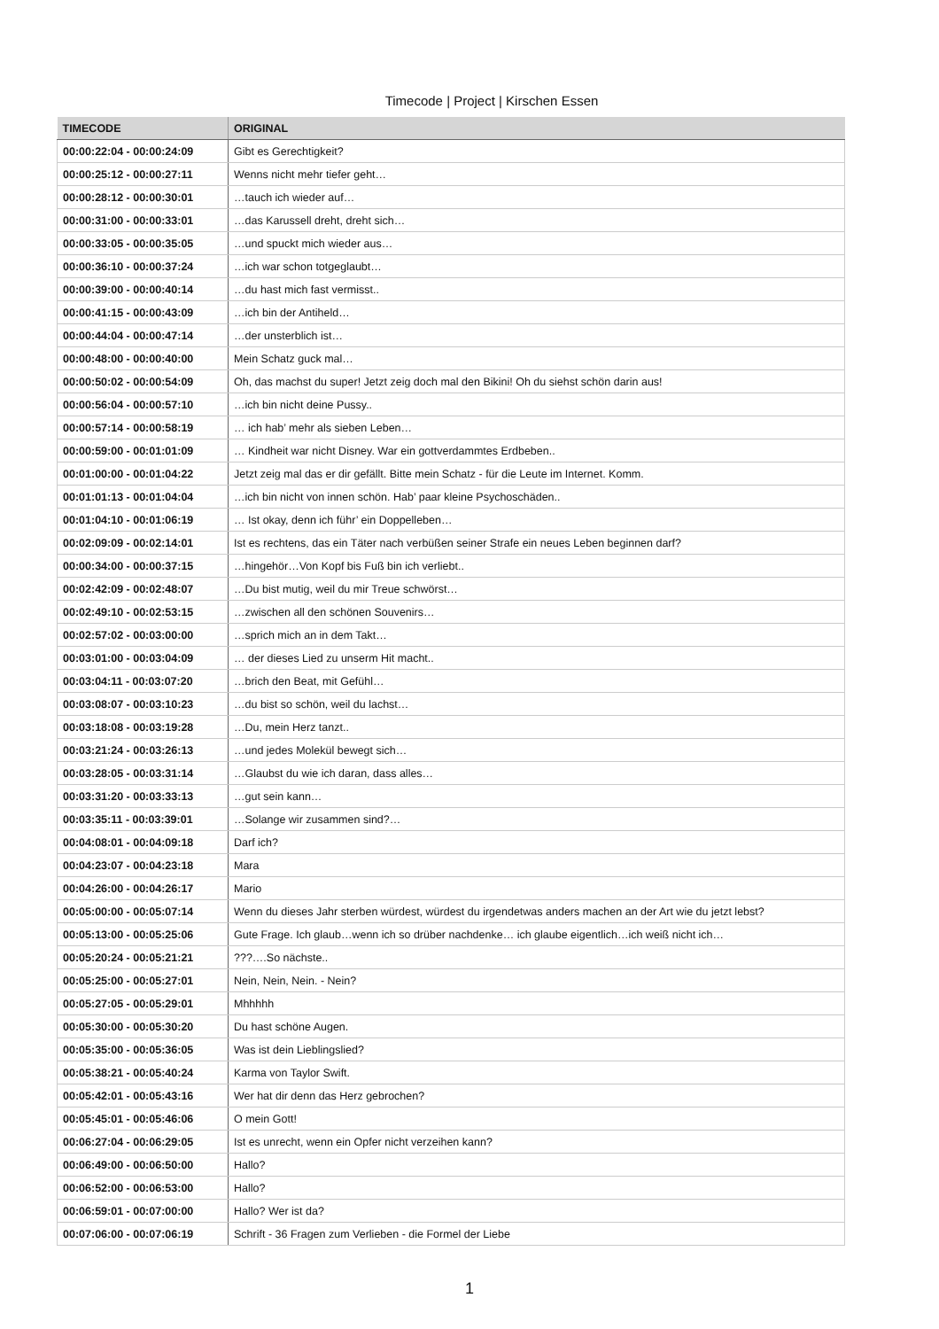Timecode | Project | Kirschen Essen
| TIMECODE | ORIGINAL |
| --- | --- |
| 00:00:22:04 - 00:00:24:09 | Gibt es Gerechtigkeit? |
| 00:00:25:12 - 00:00:27:11 | Wenns nicht mehr tiefer geht… |
| 00:00:28:12 - 00:00:30:01 | …tauch ich wieder auf… |
| 00:00:31:00 - 00:00:33:01 | …das Karussell dreht, dreht sich… |
| 00:00:33:05 - 00:00:35:05 | …und spuckt mich wieder aus… |
| 00:00:36:10 - 00:00:37:24 | …ich war schon totgeglaubt… |
| 00:00:39:00 - 00:00:40:14 | …du hast mich fast vermisst.. |
| 00:00:41:15 - 00:00:43:09 | …ich bin der Antiheld… |
| 00:00:44:04 - 00:00:47:14 | …der unsterblich ist… |
| 00:00:48:00 - 00:00:40:00 | Mein Schatz guck mal… |
| 00:00:50:02 - 00:00:54:09 | Oh, das machst du super! Jetzt zeig doch mal den Bikini! Oh du siehst schön darin aus! |
| 00:00:56:04 - 00:00:57:10 | …ich bin nicht deine Pussy.. |
| 00:00:57:14 - 00:00:58:19 | … ich hab’ mehr als sieben Leben… |
| 00:00:59:00 - 00:01:01:09 | … Kindheit war nicht Disney. War ein gottverdammtes Erdbeben.. |
| 00:01:00:00 - 00:01:04:22 | Jetzt zeig mal das er dir gefällt. Bitte mein Schatz - für die Leute im Internet. Komm. |
| 00:01:01:13 - 00:01:04:04 | …ich bin nicht von innen schön. Hab’ paar kleine Psychoschäden.. |
| 00:01:04:10 - 00:01:06:19 | … Ist okay, denn ich führ’ ein Doppelleben… |
| 00:02:09:09 - 00:02:14:01 | Ist es rechtens, das ein Täter nach verbüßen seiner Strafe ein neues Leben beginnen darf? |
| 00:00:34:00 - 00:00:37:15 | …hingehör…Von Kopf bis Fuß bin ich verliebt.. |
| 00:02:42:09 - 00:02:48:07 | …Du bist mutig, weil du mir Treue schwörst… |
| 00:02:49:10 - 00:02:53:15 | …zwischen all den schönen Souvenirs… |
| 00:02:57:02 - 00:03:00:00 | …sprich mich an in dem Takt… |
| 00:03:01:00 - 00:03:04:09 | … der dieses Lied zu unserm Hit macht.. |
| 00:03:04:11 - 00:03:07:20 | …brich den Beat, mit Gefühl… |
| 00:03:08:07 - 00:03:10:23 | …du bist so schön, weil du lachst… |
| 00:03:18:08 - 00:03:19:28 | …Du, mein Herz tanzt.. |
| 00:03:21:24 - 00:03:26:13 | …und jedes Molekül bewegt sich… |
| 00:03:28:05 - 00:03:31:14 | …Glaubst du wie ich daran, dass alles… |
| 00:03:31:20 - 00:03:33:13 | …gut sein kann… |
| 00:03:35:11 - 00:03:39:01 | …Solange wir zusammen sind?… |
| 00:04:08:01 - 00:04:09:18 | Darf ich? |
| 00:04:23:07 - 00:04:23:18 | Mara |
| 00:04:26:00 - 00:04:26:17 | Mario |
| 00:05:00:00 - 00:05:07:14 | Wenn du dieses Jahr sterben würdest, würdest du irgendetwas anders machen an der Art wie du jetzt lebst? |
| 00:05:13:00 - 00:05:25:06 | Gute Frage. Ich glaub…wenn ich so drüber nachdenke… ich glaube eigentlich…ich weiß nicht ich… |
| 00:05:20:24 - 00:05:21:21 | ???….So nächste.. |
| 00:05:25:00 - 00:05:27:01 | Nein, Nein, Nein. - Nein? |
| 00:05:27:05 - 00:05:29:01 | Mhhhhh |
| 00:05:30:00 - 00:05:30:20 | Du hast schöne Augen. |
| 00:05:35:00 - 00:05:36:05 | Was ist dein Lieblingslied? |
| 00:05:38:21 - 00:05:40:24 | Karma von Taylor Swift. |
| 00:05:42:01 - 00:05:43:16 | Wer hat dir denn das Herz gebrochen? |
| 00:05:45:01 - 00:05:46:06 | O mein Gott! |
| 00:06:27:04 - 00:06:29:05 | Ist es unrecht, wenn ein Opfer nicht verzeihen kann? |
| 00:06:49:00 - 00:06:50:00 | Hallo? |
| 00:06:52:00 - 00:06:53:00 | Hallo? |
| 00:06:59:01 - 00:07:00:00 | Hallo? Wer ist da? |
| 00:07:06:00 - 00:07:06:19 | Schrift - 36 Fragen zum Verlieben - die Formel der Liebe |
1